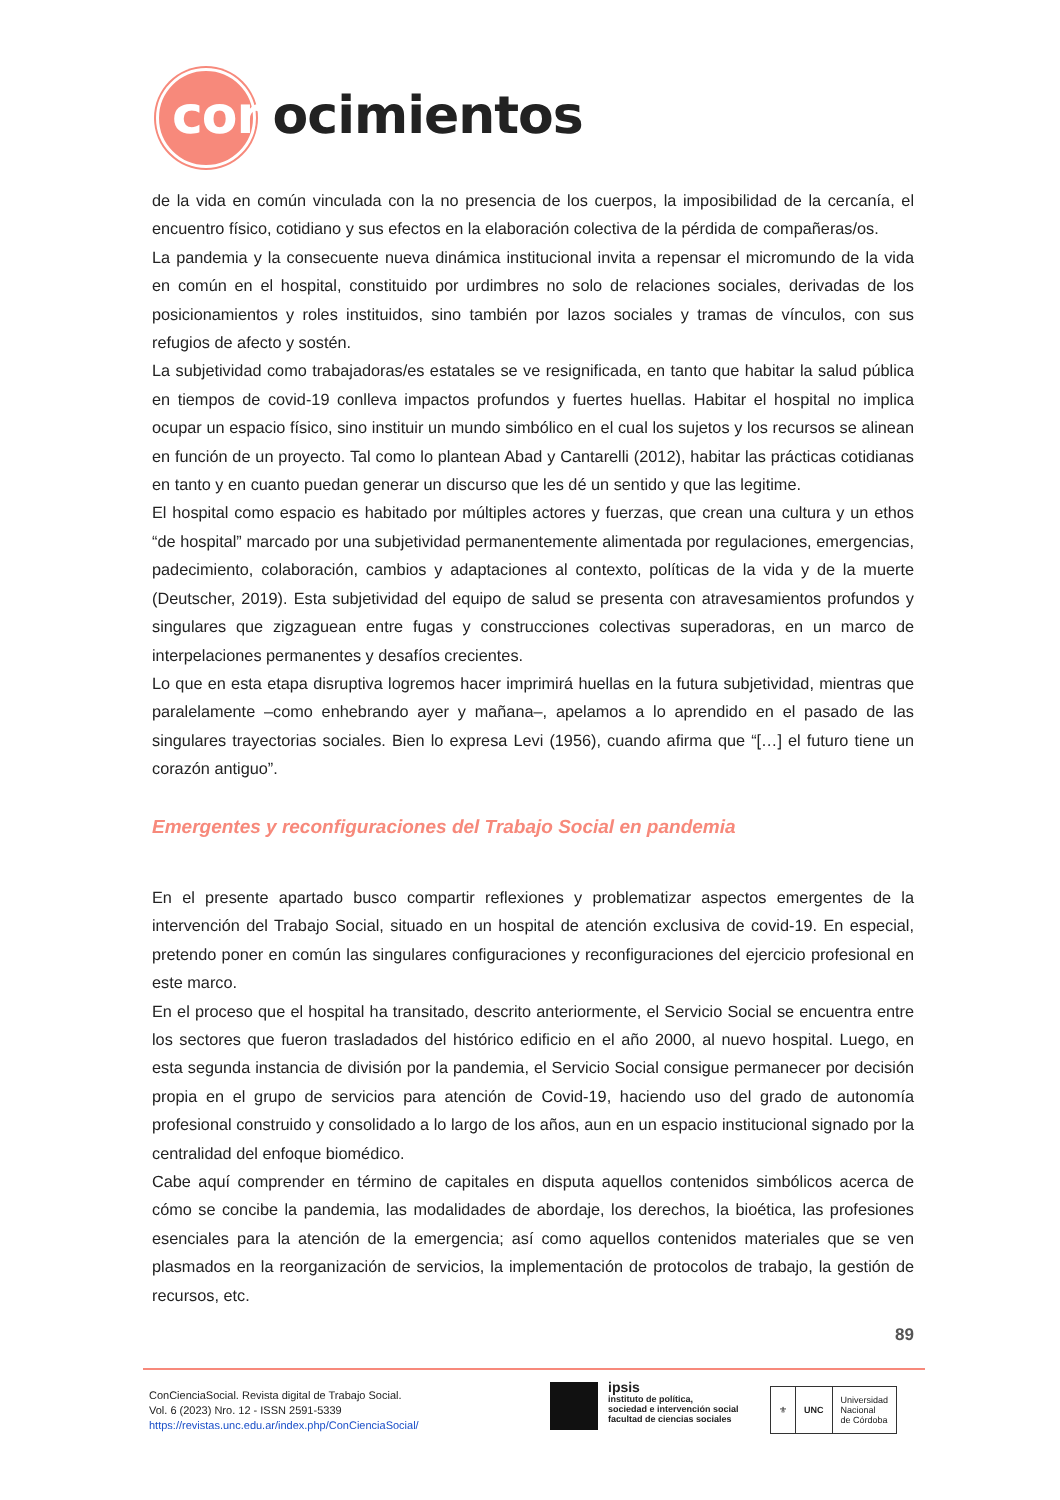conocimientos
de la vida en común vinculada con la no presencia de los cuerpos, la imposibilidad de la cercanía, el encuentro físico, cotidiano y sus efectos en la elaboración colectiva de la pérdida de compañeras/os.
La pandemia y la consecuente nueva dinámica institucional invita a repensar el micromundo de la vida en común en el hospital, constituido por urdimbres no solo de relaciones sociales, derivadas de los posicionamientos y roles instituidos, sino también por lazos sociales y tramas de vínculos, con sus refugios de afecto y sostén.
La subjetividad como trabajadoras/es estatales se ve resignificada, en tanto que habitar la salud pública en tiempos de covid-19 conlleva impactos profundos y fuertes huellas. Habitar el hospital no implica ocupar un espacio físico, sino instituir un mundo simbólico en el cual los sujetos y los recursos se alinean en función de un proyecto. Tal como lo plantean Abad y Cantarelli (2012), habitar las prácticas cotidianas en tanto y en cuanto puedan generar un discurso que les dé un sentido y que las legitime.
El hospital como espacio es habitado por múltiples actores y fuerzas, que crean una cultura y un ethos “de hospital” marcado por una subjetividad permanentemente alimentada por regulaciones, emergencias, padecimiento, colaboración, cambios y adaptaciones al contexto, políticas de la vida y de la muerte (Deutscher, 2019). Esta subjetividad del equipo de salud se presenta con atravesamientos profundos y singulares que zigzaguean entre fugas y construcciones colectivas superadoras, en un marco de interpelaciones permanentes y desafíos crecientes.
Lo que en esta etapa disruptiva logremos hacer imprimirá huellas en la futura subjetividad, mientras que paralelamente –como enhebrando ayer y mañana–, apelamos a lo aprendido en el pasado de las singulares trayectorias sociales. Bien lo expresa Levi (1956), cuando afirma que “[…] el futuro tiene un corazón antiguo”.
Emergentes y reconfiguraciones del Trabajo Social en pandemia
En el presente apartado busco compartir reflexiones y problematizar aspectos emergentes de la intervención del Trabajo Social, situado en un hospital de atención exclusiva de covid-19. En especial, pretendo poner en común las singulares configuraciones y reconfiguraciones del ejercicio profesional en este marco.
En el proceso que el hospital ha transitado, descrito anteriormente, el Servicio Social se encuentra entre los sectores que fueron trasladados del histórico edificio en el año 2000, al nuevo hospital. Luego, en esta segunda instancia de división por la pandemia, el Servicio Social consigue permanecer por decisión propia en el grupo de servicios para atención de Covid-19, haciendo uso del grado de autonomía profesional construido y consolidado a lo largo de los años, aun en un espacio institucional signado por la centralidad del enfoque biomédico.
Cabe aquí comprender en término de capitales en disputa aquellos contenidos simbólicos acerca de cómo se concibe la pandemia, las modalidades de abordaje, los derechos, la bioética, las profesiones esenciales para la atención de la emergencia; así como aquellos contenidos materiales que se ven plasmados en la reorganización de servicios, la implementación de protocolos de trabajo, la gestión de recursos, etc.
89
ConCienciaSocial. Revista digital de Trabajo Social.
Vol. 6 (2023) Nro. 12 - ISSN 2591-5339
https://revistas.unc.edu.ar/index.php/ConCienciaSocial/
ipsis
instituto de política,
sociedad e intervención social
facultad de ciencias sociales
⚜ UNC Universidad
Nacional
de Córdoba